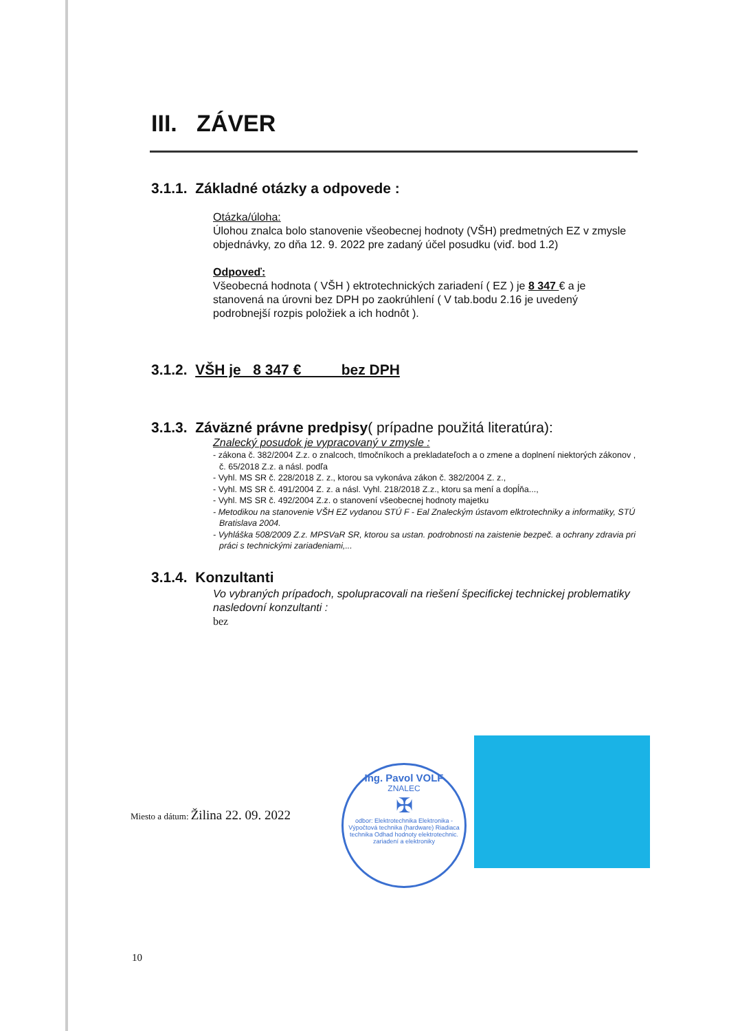III. ZÁVER
3.1.1. Základné otázky a odpovede :
Otázka/úloha:
Úlohou znalca bolo stanovenie všeobecnej hodnoty (VŠH) predmetných EZ v zmysle objednávky, zo dňa 12. 9. 2022 pre zadaný účel posudku (viď. bod 1.2)
Odpoveď:
Všeobecná hodnota ( VŠH ) ektrotechnických zariadení ( EZ ) je 8 347 € a je stanovená na úrovni bez DPH po zaokrúhlení ( V tab.bodu 2.16 je uvedený podrobnejší rozpis položiek a ich hodnôt ).
3.1.2. VŠH je 8 347 € bez DPH
3.1.3. Záväzné právne predpisy( prípadne použitá literatúra):
Znalecký posudok je vypracovaný v zmysle :
- zákona č. 382/2004 Z.z. o znalcoch, tlmočníkoch a prekladateľoch a o zmene a doplnení niektorých zákonov , č. 65/2018 Z.z. a násl. podľa
- Vyhl. MS SR č. 228/2018 Z. z., ktorou sa vykonáva zákon č. 382/2004 Z. z.,
- Vyhl. MS SR č. 491/2004 Z. z. a násl. Vyhl. 218/2018 Z.z., ktoru sa mení a dopĺňa...,
- Vyhl. MS SR č. 492/2004 Z.z. o stanovení všeobecnej hodnoty majetku
- Metodikou na stanovenie VŠH EZ vydanou STÚ F - Eal Znaleckým ústavom elktrotechniky a informatiky, STÚ Bratislava 2004.
- Vyhláška 508/2009 Z.z. MPSVaR SR, ktorou sa ustan. podrobnosti na zaistenie bezpeč. a ochrany zdravia pri práci s technickými zariadeniami,...
3.1.4. Konzultanti
Vo vybraných prípadoch, spolupracovali na riešení špecifickej technickej problematiky nasledovní konzultanti :
bez
Miesto a dátum: Žilina 22. 09. 2022
Ing. Pavol VOLF
ZNALEC
✠
odbor: Elektrotechnika Elektronika - Výpočtová technika (hardware) Riadiaca technika Odhad hodnoty elektrotechnic. zariadení a elektroniky
10